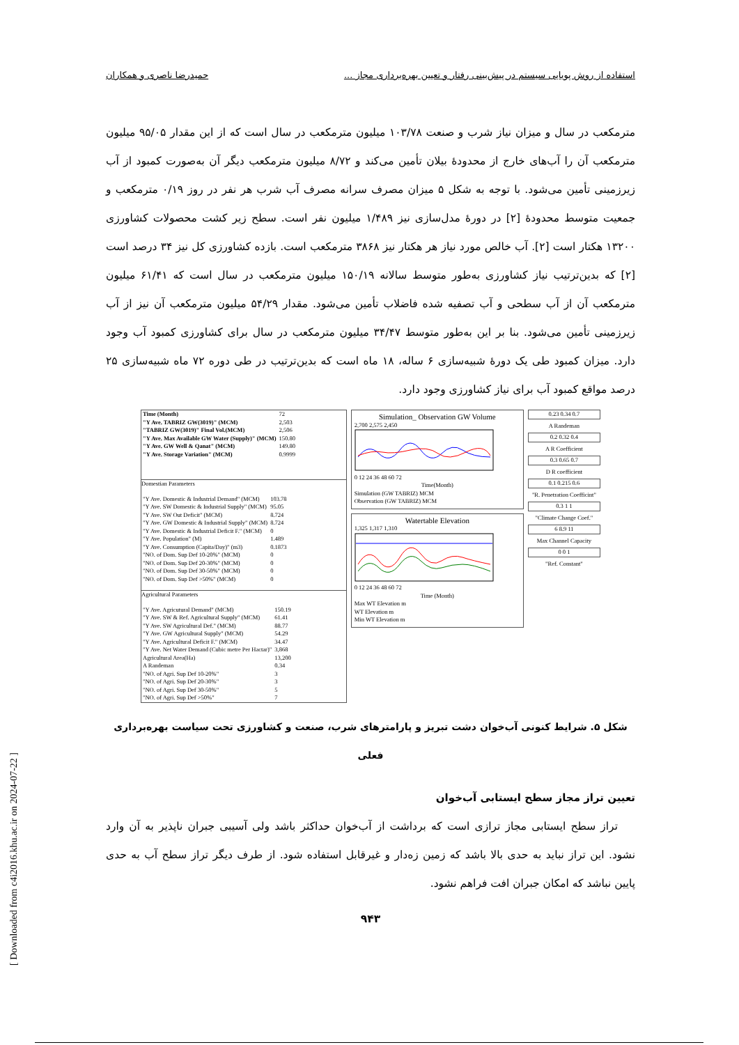استفاده از روش پویایی سیستم در پیش‌بینی رفتار و تعیین بهره‌برداری مجاز ... حمیدرضا ناصری و همکاران
مترمکعب در سال و میزان نیاز شرب و صنعت ۱۰۳/۷۸ میلیون مترمکعب در سال است که از این مقدار ۹۵/۰۵ میلیون مترمکعب آن را آب‌های خارج از محدودهٔ بیلان تأمین می‌کند و ۸/۷۲ میلیون مترمکعب دیگر آن به‌صورت کمبود از آب زیرزمینی تأمین می‌شود. با توجه به شکل ۵ میزان مصرف سرانه مصرف آب شرب هر نفر در روز ۰/۱۹ مترمکعب و جمعیت متوسط محدودهٔ [۲] در دورهٔ مدل‌سازی نیز ۱/۴۸۹ میلیون نفر است. سطح زیر کشت محصولات کشاورزی ۱۳۲۰۰ هکتار است [۲]. آب خالص مورد نیاز هر هکتار نیز ۳۸۶۸ مترمکعب است. بازده کشاورزی کل نیز ۳۴ درصد است [۲] که بدین‌ترتیب نیاز کشاورزی به‌طور متوسط سالانه ۱۵۰/۱۹ میلیون مترمکعب در سال است که ۶۱/۴۱ میلیون مترمکعب آن از آب سطحی و آب تصفیه شده فاضلاب تأمین می‌شود. مقدار ۵۴/۲۹ میلیون مترمکعب آن نیز از آب زیرزمینی تأمین می‌شود. بنا بر این به‌طور متوسط ۳۴/۴۷ میلیون مترمکعب در سال برای کشاورزی کمبود آب وجود دارد. میزان کمبود طی یک دورهٔ شبیه‌سازی ۶ ساله، ۱۸ ماه است که بدین‌ترتیب در طی دوره ۷۲ ماه شبیه‌سازی ۲۵ درصد مواقع کمبود آب برای نیاز کشاورزی وجود دارد.
| Time (Month) | 72 |
| "Y Ave. TABRIZ GW(3019)" (MCM) | 2,503 |
| "TABRIZ GW(3019)" Final Vol.(MCM) | 2,506 |
| "Y Ave. Max Available GW Water (Supply)" (MCM) | 150.80 |
| "Y Ave. GW Well & Qanat" (MCM) | 149.80 |
| "Y Ave. Storage Variation" (MCM) | 0.9999 |
Domestian Parameters
| "Y Ave. Domestic & Industrial Demand" (MCM) | 103.78 |
| "Y Ave. SW Domestic & Industrial Supply" (MCM) | 95.05 |
| "Y Ave. SW Out Deficit" (MCM) | 8.724 |
| "Y Ave. GW Domestic & Industrial Supply" (MCM) | 8.724 |
| "Y Ave. Domestic & Industrial Deficit F." (MCM) | 0 |
| "Y Ave. Population" (M) | 1.489 |
| "Y Ave. Consumption (Capita/Day)" (m3) | 0.1873 |
| "NO. of Dom. Sup Def 10-20%" (MCM) | 0 |
| "NO. of Dom. Sup Def 20-30%" (MCM) | 0 |
| "NO. of Dom. Sup Def 30-50%" (MCM) | 0 |
| "NO. of Dom. Sup Def >50%" (MCM) | 0 |
Agricultural Parameters
| "Y Ave. Agricutural Demand" (MCM) | 150.19 |
| "Y Ave. SW & Ref. Agricultural Supply" (MCM) | 61.41 |
| "Y Ave. SW Agricultural Def." (MCM) | 88.77 |
| "Y Ave. GW Agricultural Supply" (MCM) | 54.29 |
| "Y Ave. Agricultural Deficit F." (MCM) | 34.47 |
| "Y Ave. Net Water Demand (Cubic metre Per Hactar)" | 3,868 |
| Agricultural Area(Ha) | 13,200 |
| A Randeman | 0.34 |
| "NO. of Agri. Sup Def 10-20%" | 3 |
| "NO. of Agri. Sup Def 20-30%" | 3 |
| "NO. of Agri. Sup Def 30-50%" | 5 |
| "NO. of Agri. Sup Def >50%" | 7 |
Simulation_ Observation GW Volume
2,700 2,575 2,450
0 12 24 36 48 60 72
Time(Month)
Simulation (GW TABRIZ) MCM
Observation (GW TABRIZ) MCM
Watertable Elevation
1,325 1,317 1,310
0 12 24 36 48 60 72
Time (Month)
Max WT Elevation m
WT Elevation m
Min WT Elevation m
0.23 0.34 0.7
A Randeman
0.2 0.32 0.4
A R Coefficient
0.3 0.65 0.7
D R coefficient
0.1 0.215 0.6
"R. Penetration Coefficint"
0.3 1 1
"Climate Change Coef."
6 8.9 11
Max Channel Capacity
0 0 1
"Ref. Constant"
شکل ۵. شرایط کنونی آب‌خوان دشت تبریز و پارامترهای شرب، صنعت و کشاورزی تحت سیاست بهره‌برداری فعلی
تعیین تراز مجاز سطح ایستابی آب‌خوان
تراز سطح ایستابی مجاز ترازی است که برداشت از آب‌خوان حداکثر باشد ولی آسیبی جبران ناپذیر به آن وارد نشود. این تراز نباید به حدی بالا باشد که زمین زه‌دار و غیرقابل استفاده شود. از طرف دیگر تراز سطح آب به حدی پایین نباشد که امکان جبران افت فراهم نشود.
۹۴۳
[ Downloaded from c4i2016.khu.ac.ir on 2024-07-22 ]